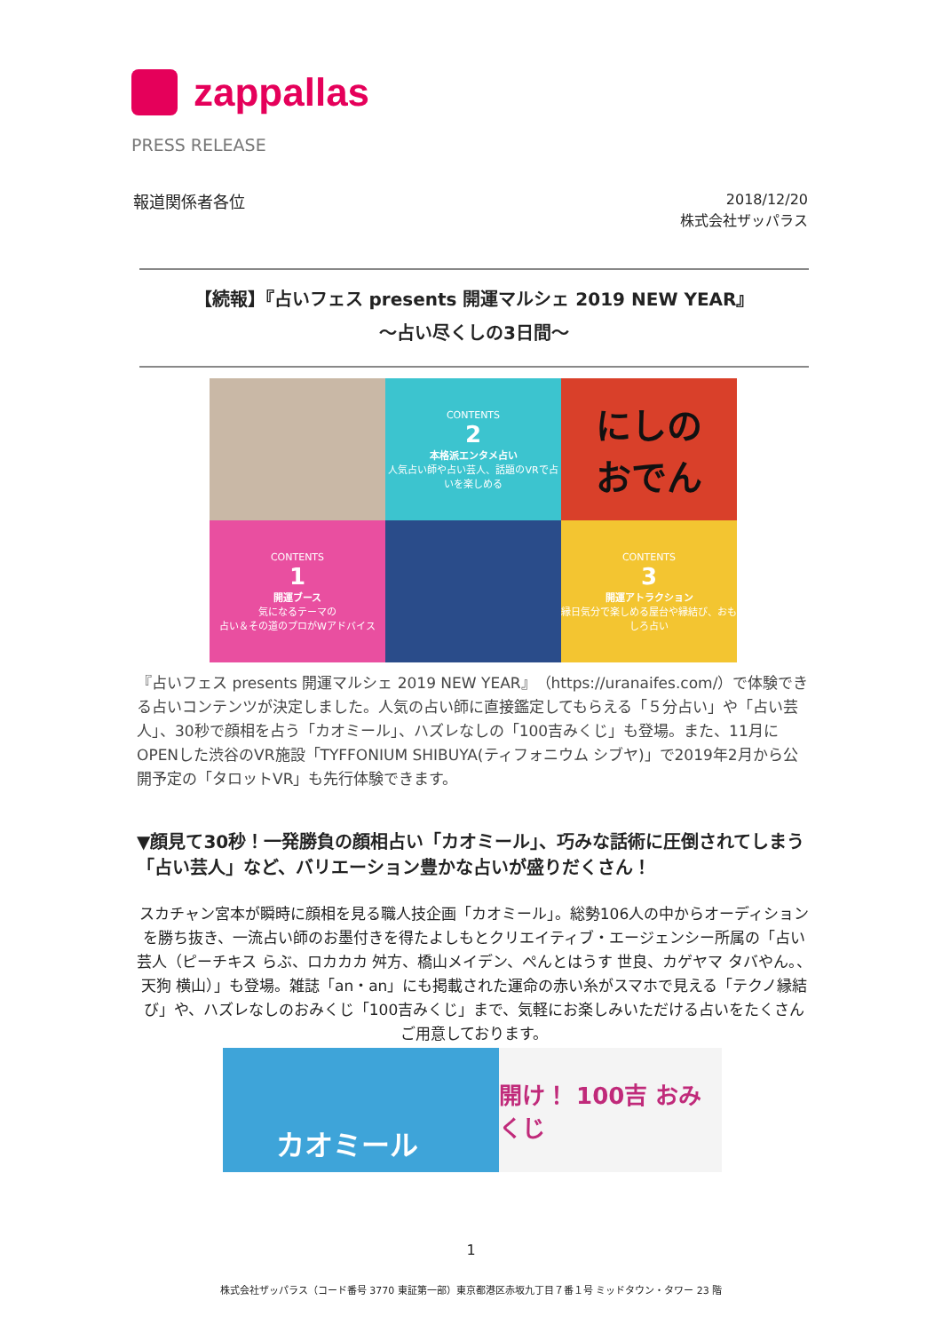zappallas
PRESS RELEASE
報道関係者各位
2018/12/20
株式会社ザッパラス
【続報】『占いフェス presents 開運マルシェ 2019 NEW YEAR』
～占い尽くしの3日間～
CONTENTS
2
本格派エンタメ占い
人気占い師や占い芸人、話題のVRで占いを楽しめる
にしの
おでん
CONTENTS
1
開運ブース
気になるテーマの
占い＆その道のプロがWアドバイス
CONTENTS
3
開運アトラクション
縁日気分で楽しめる屋台や縁結び、おもしろ占い
『占いフェス presents 開運マルシェ 2019 NEW YEAR』（https://uranaifes.com/）で体験できる占いコンテンツが決定しました。人気の占い師に直接鑑定してもらえる「５分占い」や「占い芸人」、30秒で顔相を占う「カオミール」、ハズレなしの「100吉みくじ」も登場。また、11月にOPENした渋谷のVR施設「TYFFONIUM SHIBUYA(ティフォニウム シブヤ)」で2019年2月から公開予定の「タロットVR」も先行体験できます。
▼顔見て30秒！一発勝負の顔相占い「カオミール」、巧みな話術に圧倒されてしまう「占い芸人」など、バリエーション豊かな占いが盛りだくさん！
スカチャン宮本が瞬時に顔相を見る職人技企画「カオミール」。総勢106人の中からオーディションを勝ち抜き、一流占い師のお墨付きを得たよしもとクリエイティブ・エージェンシー所属の「占い芸人（ピーチキス らぶ、ロカカカ 舛方、橋山メイデン、ぺんとはうす 世良、カゲヤマ タバやん。、天狗 横山）」も登場。雑誌「an・an」にも掲載された運命の赤い糸がスマホで見える「テクノ縁結び」や、ハズレなしのおみくじ「100吉みくじ」まで、気軽にお楽しみいただける占いをたくさんご用意しております。
カオミール
開け！ 100吉 おみくじ
1
株式会社ザッパラス（コード番号 3770 東証第一部）東京都港区赤坂九丁目７番１号 ミッドタウン・タワー 23 階